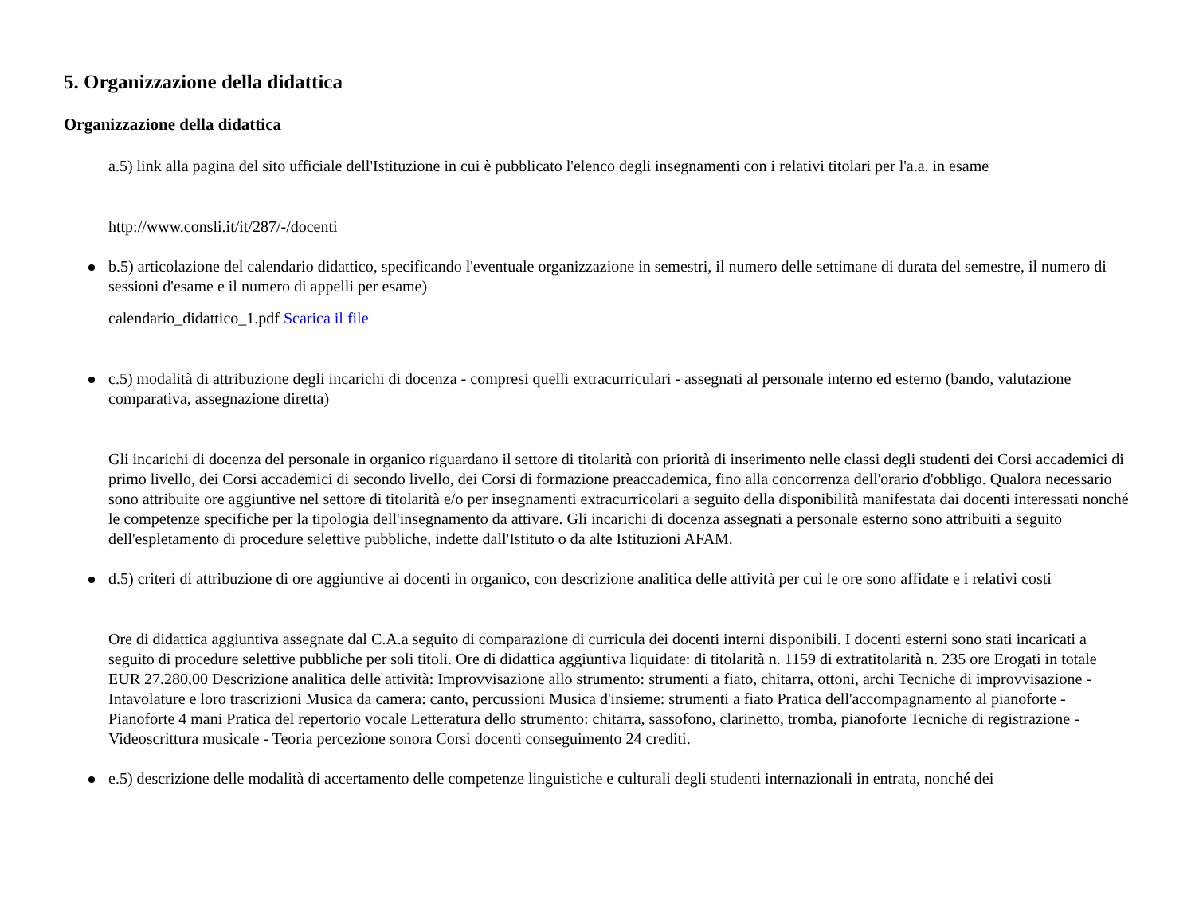5. Organizzazione della didattica
Organizzazione della didattica
a.5) link alla pagina del sito ufficiale dell'Istituzione in cui è pubblicato l'elenco degli insegnamenti con i relativi titolari per l'a.a. in esame
http://www.consli.it/it/287/-/docenti
b.5) articolazione del calendario didattico, specificando l'eventuale organizzazione in semestri, il numero delle settimane di durata del semestre, il numero di sessioni d'esame e il numero di appelli per esame)
calendario_didattico_1.pdf Scarica il file
c.5) modalità di attribuzione degli incarichi di docenza - compresi quelli extracurriculari - assegnati al personale interno ed esterno (bando, valutazione comparativa, assegnazione diretta)
Gli incarichi di docenza del personale in organico riguardano il settore di titolarità con priorità di inserimento nelle classi degli studenti dei Corsi accademici di primo livello, dei Corsi accademici di secondo livello, dei Corsi di formazione preaccademica, fino alla concorrenza dell'orario d'obbligo. Qualora necessario sono attribuite ore aggiuntive nel settore di titolarità e/o per insegnamenti extracurricolari a seguito della disponibilità manifestata dai docenti interessati nonché le competenze specifiche per la tipologia dell'insegnamento da attivare. Gli incarichi di docenza assegnati a personale esterno sono attribuiti a seguito dell'espletamento di procedure selettive pubbliche, indette dall'Istituto o da alte Istituzioni AFAM.
d.5) criteri di attribuzione di ore aggiuntive ai docenti in organico, con descrizione analitica delle attività per cui le ore sono affidate e i relativi costi
Ore di didattica aggiuntiva assegnate dal C.A.a seguito di comparazione di curricula dei docenti interni disponibili. I docenti esterni sono stati incaricati a seguito di procedure selettive pubbliche per soli titoli. Ore di didattica aggiuntiva liquidate: di titolarità n. 1159 di extratitolarità n. 235 ore Erogati in totale EUR 27.280,00 Descrizione analitica delle attività: Improvvisazione allo strumento: strumenti a fiato, chitarra, ottoni, archi Tecniche di improvvisazione - Intavolature e loro trascrizioni Musica da camera: canto, percussioni Musica d'insieme: strumenti a fiato Pratica dell'accompagnamento al pianoforte - Pianoforte 4 mani Pratica del repertorio vocale Letteratura dello strumento: chitarra, sassofono, clarinetto, tromba, pianoforte Tecniche di registrazione - Videoscrittura musicale - Teoria percezione sonora Corsi docenti conseguimento 24 crediti.
e.5) descrizione delle modalità di accertamento delle competenze linguistiche e culturali degli studenti internazionali in entrata, nonché dei